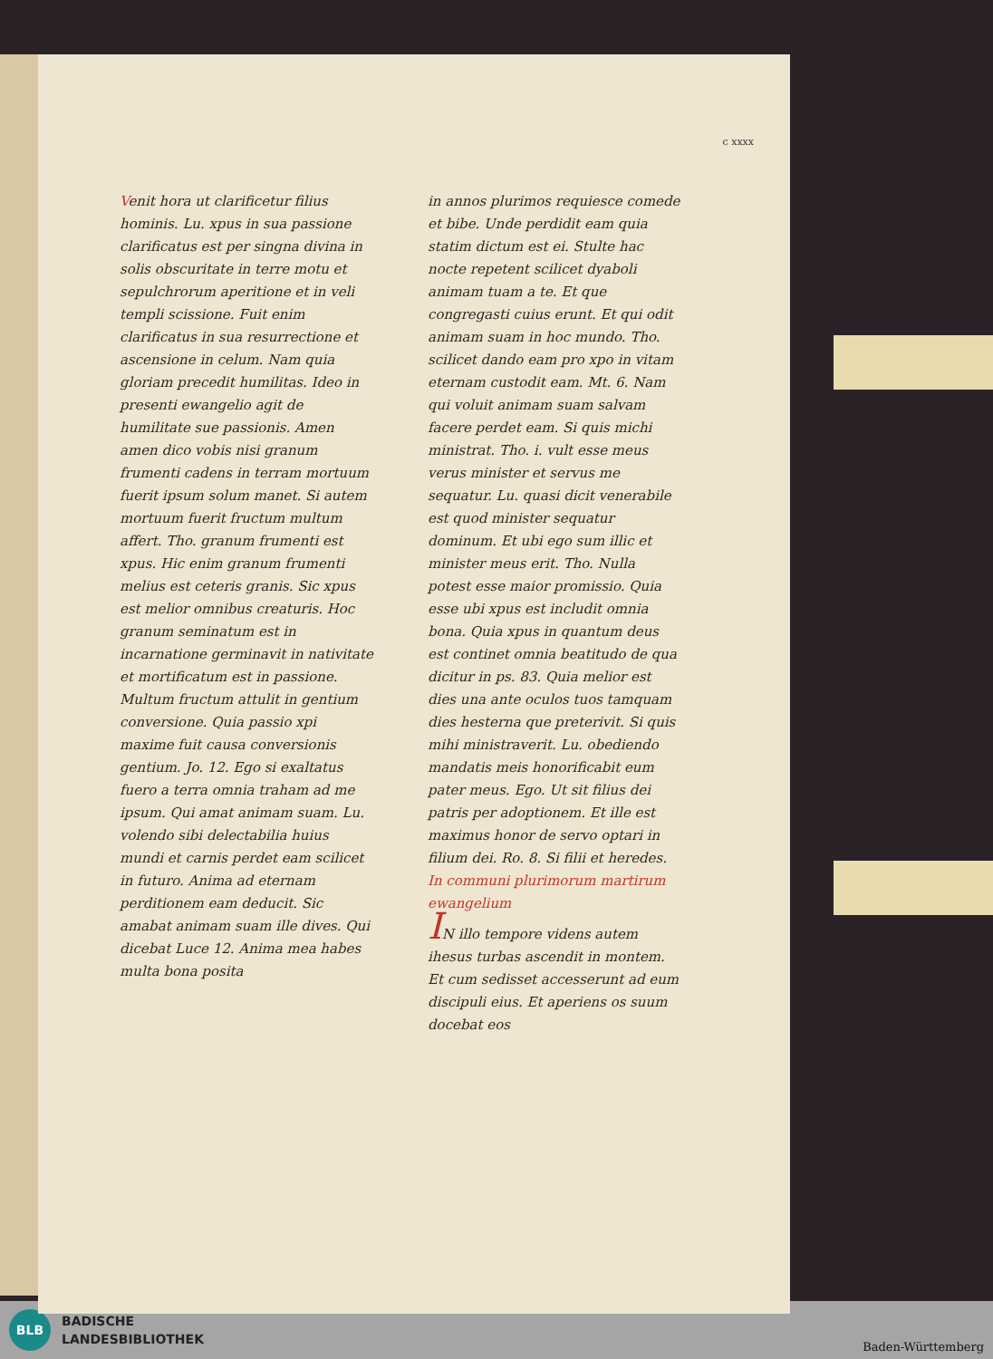c xxxx
Venit hora ut clarificetur filius hominis. Lu. xpus in sua passione clarificatus est per singna divina in solis obscuritate in terre motu et sepulchrorum aperitione et in veli templi scissione. Fuit enim clarificatus in sua resurrectione et ascensione in celum. Nam quia gloriam precedit humilitas. Ideo in presenti ewangelio agit de humilitate sue passionis. Amen amen dico vobis nisi granum frumenti cadens in terram mortuum fuerit ipsum solum manet. Si autem mortuum fuerit fructum multum affert. Tho. granum frumenti est xpus. Hic enim granum frumenti melius est ceteris granis. Sic xpus est melior omnibus creaturis. Hoc granum seminatum est in incarnatione germinavit in nativitate et mortificatum est in passione. Multum fructum attulit in gentium conversione. Quia passio xpi maxime fuit causa conversionis gentium. Jo. 12. Ego si exaltatus fuero a terra omnia traham ad me ipsum. Qui amat animam suam. Lu. volendo sibi delectabilia huius mundi et carnis perdet eam scilicet in futuro. Anima ad eternam perditionem eam deducit. Sic amabat animam suam ille dives. Qui dicebat Luce 12. Anima mea habes multa bona posita
in annos plurimos requiesce comede et bibe. Unde perdidit eam quia statim dictum est ei. Stulte hac nocte repetent scilicet dyaboli animam tuam a te. Et que congregasti cuius erunt. Et qui odit animam suam in hoc mundo. Tho. scilicet dando eam pro xpo in vitam eternam custodit eam. Mt. 6. Nam qui voluit animam suam salvam facere perdet eam. Si quis michi ministrat. Tho. i. vult esse meus verus minister et servus me sequatur. Lu. quasi dicit venerabile est quod minister sequatur dominum. Et ubi ego sum illic et minister meus erit. Tho. Nulla potest esse maior promissio. Quia esse ubi xpus est includit omnia bona. Quia xpus in quantum deus est continet omnia beatitudo de qua dicitur in ps. 83. Quia melior est dies una ante oculos tuos tamquam dies hesterna que preterivit. Si quis mihi ministraverit. Lu. obediendo mandatis meis honorificabit eum pater meus. Ego. Ut sit filius dei patris per adoptionem. Et ille est maximus honor de servo optari in filium dei. Ro. 8. Si filii et heredes. In communi plurimorum martirum ewangelium
IN illo tempore videns autem ihesus turbas ascendit in montem. Et cum sedisset accesserunt ad eum discipuli eius. Et aperiens os suum docebat eos
BLB
BADISCHE
LANDESBIBLIOTHEK
Baden-Württemberg